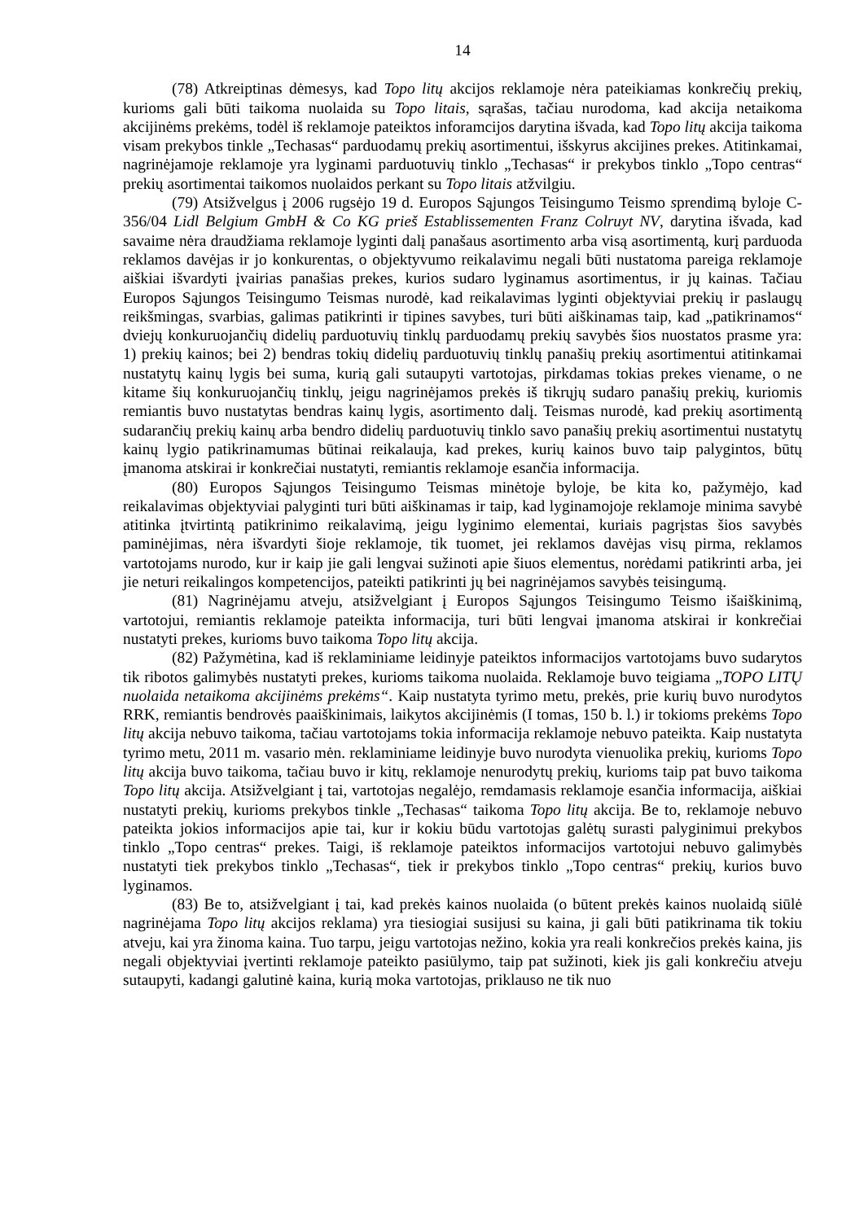14
(78) Atkreiptinas dėmesys, kad Topo litų akcijos reklamoje nėra pateikiamas konkrečių prekių, kurioms gali būti taikoma nuolaida su Topo litais, sąrašas, tačiau nurodoma, kad akcija netaikoma akcijinėms prekėms, todėl iš reklamoje pateiktos inforamcijos darytina išvada, kad Topo litų akcija taikoma visam prekybos tinkle „Techasas“ parduodamų prekių asortimentui, išskyrus akcijines prekes. Atitinkamai, nagrinėjamoje reklamoje yra lyginami parduotuvių tinklo „Techasas“ ir prekybos tinklo „Topo centras“ prekių asortimentai taikomos nuolaidos perkant su Topo litais atžvilgiu.
(79) Atsižvelgus į 2006 rugsėjo 19 d. Europos Sąjungos Teisingumo Teismo sprendimą byloje C-356/04 Lidl Belgium GmbH & Co KG prieš Establissementen Franz Colruyt NV, darytina išvada, kad savaime nėra draudžiama reklamoje lyginti dalį panašaus asortimento arba visą asortimentą, kurį parduoda reklamos davėjas ir jo konkurentas, o objektyvumo reikalavimu negali būti nustatoma pareiga reklamoje aiškiai išvardyti įvairias panašias prekes, kurios sudaro lyginamus asortimentus, ir jų kainas. Tačiau Europos Sąjungos Teisingumo Teismas nurodė, kad reikalavimas lyginti objektyviai prekių ir paslaugų reikšmingas, svarbias, galimas patikrinti ir tipines savybes, turi būti aiškinamas taip, kad „patikrinamos“ dviejų konkuruojančių didelių parduotuvių tinklų parduodamų prekių savybės šios nuostatos prasme yra: 1) prekių kainos; bei 2) bendras tokių didelių parduotuvių tinklų panašių prekių asortimentui atitinkamai nustatytų kainų lygis bei suma, kurią gali sutaupyti vartotojas, pirkdamas tokias prekes viename, o ne kitame šių konkuruojančių tinklų, jeigu nagrinėjamos prekės iš tikrųjų sudaro panašių prekių, kuriomis remiantis buvo nustatytas bendras kainų lygis, asortimento dalį. Teismas nurodė, kad prekių asortimentą sudarančių prekių kainų arba bendro didelių parduotuvių tinklo savo panašių prekių asortimentui nustatytų kainų lygio patikrinamumas būtinai reikalauja, kad prekes, kurių kainos buvo taip palygintos, būtų įmanoma atskirai ir konkrečiai nustatyti, remiantis reklamoje esančia informacija.
(80) Europos Sąjungos Teisingumo Teismas minėtoje byloje, be kita ko, pažymėjo, kad reikalavimas objektyviai palyginti turi būti aiškinamas ir taip, kad lyginamojoje reklamoje minima savybė atitinka įtvirtintą patikrinimo reikalavimą, jeigu lyginimo elementai, kuriais pagrįstas šios savybės paminėjimas, nėra išvardyti šioje reklamoje, tik tuomet, jei reklamos davėjas visų pirma, reklamos vartotojams nurodo, kur ir kaip jie gali lengvai sužinoti apie šiuos elementus, norėdami patikrinti arba, jei jie neturi reikalingos kompetencijos, pateikti patikrinti jų bei nagrinėjamos savybės teisingumą.
(81) Nagrinėjamu atveju, atsižvelgiant į Europos Sąjungos Teisingumo Teismo išaiškinimą, vartotojui, remiantis reklamoje pateikta informacija, turi būti lengvai įmanoma atskirai ir konkrečiai nustatyti prekes, kurioms buvo taikoma Topo litų akcija.
(82) Pažymėtina, kad iš reklaminiame leidinyje pateiktos informacijos vartotojams buvo sudarytos tik ribotos galimybės nustatyti prekes, kurioms taikoma nuolaida. Reklamoje buvo teigiama „TOPO LITŲ nuolaida netaikoma akcijinėms prekėms“. Kaip nustatyta tyrimo metu, prekės, prie kurių buvo nurodytos RRK, remiantis bendrovės paaiškinimais, laikytos akcijinėmis (I tomas, 150 b. l.) ir tokioms prekėms Topo litų akcija nebuvo taikoma, tačiau vartotojams tokia informacija reklamoje nebuvo pateikta. Kaip nustatyta tyrimo metu, 2011 m. vasario mėn. reklaminiame leidinyje buvo nurodyta vienuolika prekių, kurioms Topo litų akcija buvo taikoma, tačiau buvo ir kitų, reklamoje nenurodytų prekių, kurioms taip pat buvo taikoma Topo litų akcija. Atsižvelgiant į tai, vartotojas negalėjo, remdamasis reklamoje esančia informacija, aiškiai nustatyti prekių, kurioms prekybos tinkle „Techasas“ taikoma Topo litų akcija. Be to, reklamoje nebuvo pateikta jokios informacijos apie tai, kur ir kokiu būdu vartotojas galėtų surasti palyginimui prekybos tinklo „Topo centras“ prekes. Taigi, iš reklamoje pateiktos informacijos vartotojui nebuvo galimybės nustatyti tiek prekybos tinklo „Techasas“, tiek ir prekybos tinklo „Topo centras“ prekių, kurios buvo lyginamos.
(83) Be to, atsižvelgiant į tai, kad prekės kainos nuolaida (o būtent prekės kainos nuolaidą siūlė nagrinėjama Topo litų akcijos reklama) yra tiesiogiai susijusi su kaina, ji gali būti patikrinama tik tokiu atveju, kai yra žinoma kaina. Tuo tarpu, jeigu vartotojas nežino, kokia yra reali konkrečios prekės kaina, jis negali objektyviai įvertinti reklamoje pateikto pasiūlymo, taip pat sužinoti, kiek jis gali konkrečiu atveju sutaupyti, kadangi galutinė kaina, kurią moka vartotojas, priklauso ne tik nuo